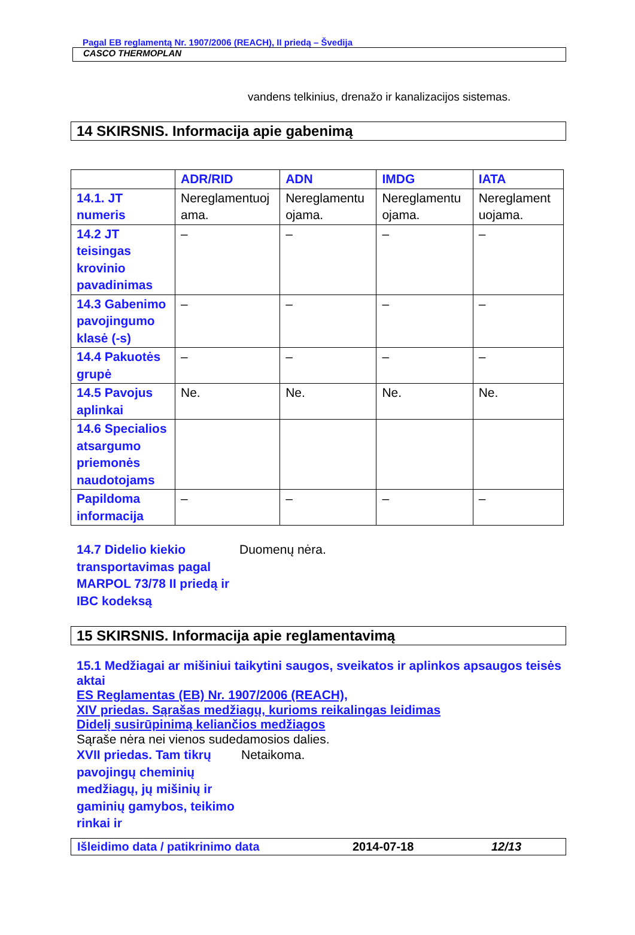Pagal EB reglamentą Nr. 1907/2006 (REACH), II priedą – Švedija
CASCO THERMOPLAN
vandens telkinius, drenažo ir kanalizacijos sistemas.
14 SKIRSNIS. Informacija apie gabenimą
| | ADR/RID | ADN | IMDG | IATA |
| --- | --- | --- | --- | --- |
| 14.1. JT numeris | Nereglamentuoj ama. | Nereglamentu ojama. | Nereglamentu ojama. | Nereglament uojama. |
| 14.2 JT teisingas krovinio pavadinimas | – | – | – | – |
| 14.3 Gabenimo pavojingumo klasė (-s) | – | – | – | – |
| 14.4 Pakuotės grupė | – | – | – | – |
| 14.5 Pavojus aplinkai | Ne. | Ne. | Ne. | Ne. |
| 14.6 Specialios atsargumo priemonės naudotojams | | | | |
| Papildoma informacija | – | – | – | – |
14.7 Didelio kiekio transportavimas pagal MARPOL 73/78 II priedą ir IBC kodeksą
Duomenų nėra.
15 SKIRSNIS. Informacija apie reglamentavimą
15.1 Medžiagai ar mišiniui taikytini saugos, sveikatos ir aplinkos apsaugos teisės aktai
ES Reglamentas (EB) Nr. 1907/2006 (REACH),
XIV priedas. Sąrašas medžiagų, kurioms reikalingas leidimas
Didelį susirūpinimą keliančios medžiagos
Sąraše nėra nei vienos sudedamosios dalies.
XVII priedas. Tam tikrų pavojingų cheminių medžiagų, jų mišinių ir gaminių gamybos, teikimo rinkai ir
Netaikoma.
Išleidimo data / patikrinimo data 2014-07-18 12/13